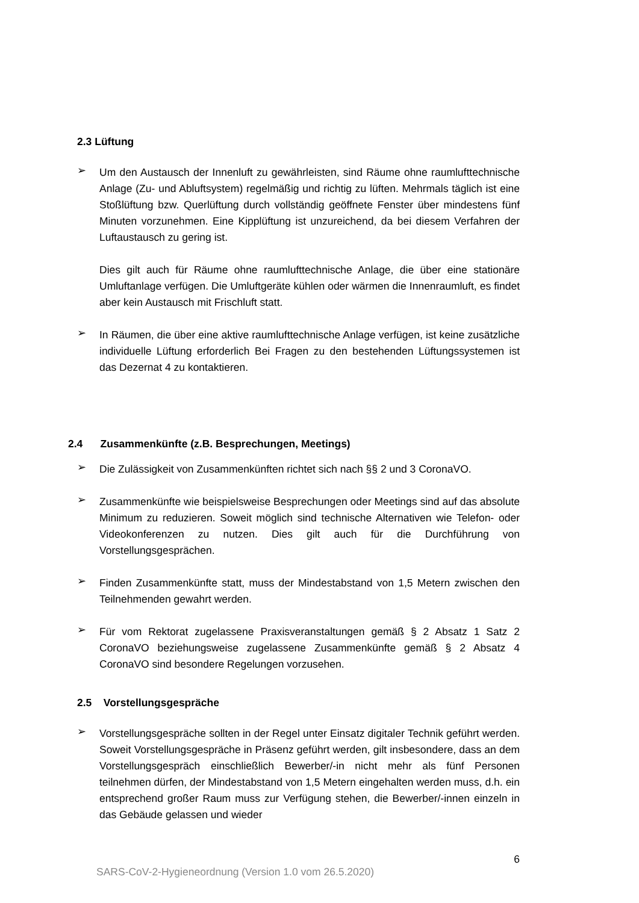2.3 Lüftung
➢
Um den Austausch der Innenluft zu gewährleisten, sind Räume ohne raumluft­technische Anlage (Zu- und Abluftsystem) regelmäßig und richtig zu lüften. Mehr­mals täglich ist eine Stoßlüftung bzw. Querlüftung durch vollständig geöffnete Fenster über mindestens fünf Minuten vorzunehmen. Eine Kipplüftung ist unzu­reichend, da bei diesem Verfahren der Luftaustausch zu gering ist.
Dies gilt auch für Räume ohne raumlufttechnische Anlage, die über eine statio­näre Umluftanlage verfügen. Die Umluftgeräte kühlen oder wärmen die Innen­raumluft, es findet aber kein Austausch mit Frischluft statt.
➢
In Räumen, die über eine aktive raumlufttechnische Anlage verfügen, ist keine zusätzliche individuelle Lüftung erforderlich Bei Fragen zu den bestehenden Lüf­tungssystemen ist das Dezernat 4 zu kontaktieren.
2.4 Zusammenkünfte (z.B. Besprechungen, Meetings)
➢
Die Zulässigkeit von Zusammenkünften richtet sich nach §§ 2 und 3 CoronaVO.
➢
Zusammenkünfte wie beispielsweise Besprechungen oder Meetings sind auf das absolute Minimum zu reduzieren. Soweit möglich sind technische Alternativen wie Telefon- oder Videokonferenzen zu nutzen. Dies gilt auch für die Durchfüh­rung von Vorstellungsgesprächen.
➢
Finden Zusammenkünfte statt, muss der Mindestabstand von 1,5 Metern zwi­schen den Teilnehmenden gewahrt werden.
➢
Für vom Rektorat zugelassene Praxisveranstaltungen gemäß § 2 Absatz 1 Satz 2 CoronaVO beziehungsweise zugelassene Zusammenkünfte gemäß § 2 Absatz 4 CoronaVO sind besondere Regelungen vorzusehen.
2.5 Vorstellungsgespräche
➢
Vorstellungsgespräche sollten in der Regel unter Einsatz digitaler Technik ge­führt werden. Soweit Vorstellungsgespräche in Präsenz geführt werden, gilt ins­besondere, dass an dem Vorstellungsgespräch einschließlich Bewerber/-in nicht mehr als fünf Personen teilnehmen dürfen, der Mindestabstand von 1,5 Metern eingehalten werden muss, d.h. ein entsprechend großer Raum muss zur Verfü­gung stehen, die Bewerber/-innen einzeln in das Gebäude gelassen und wieder
6
SARS-CoV-2-Hygieneordnung (Version 1.0 vom 26.5.2020)